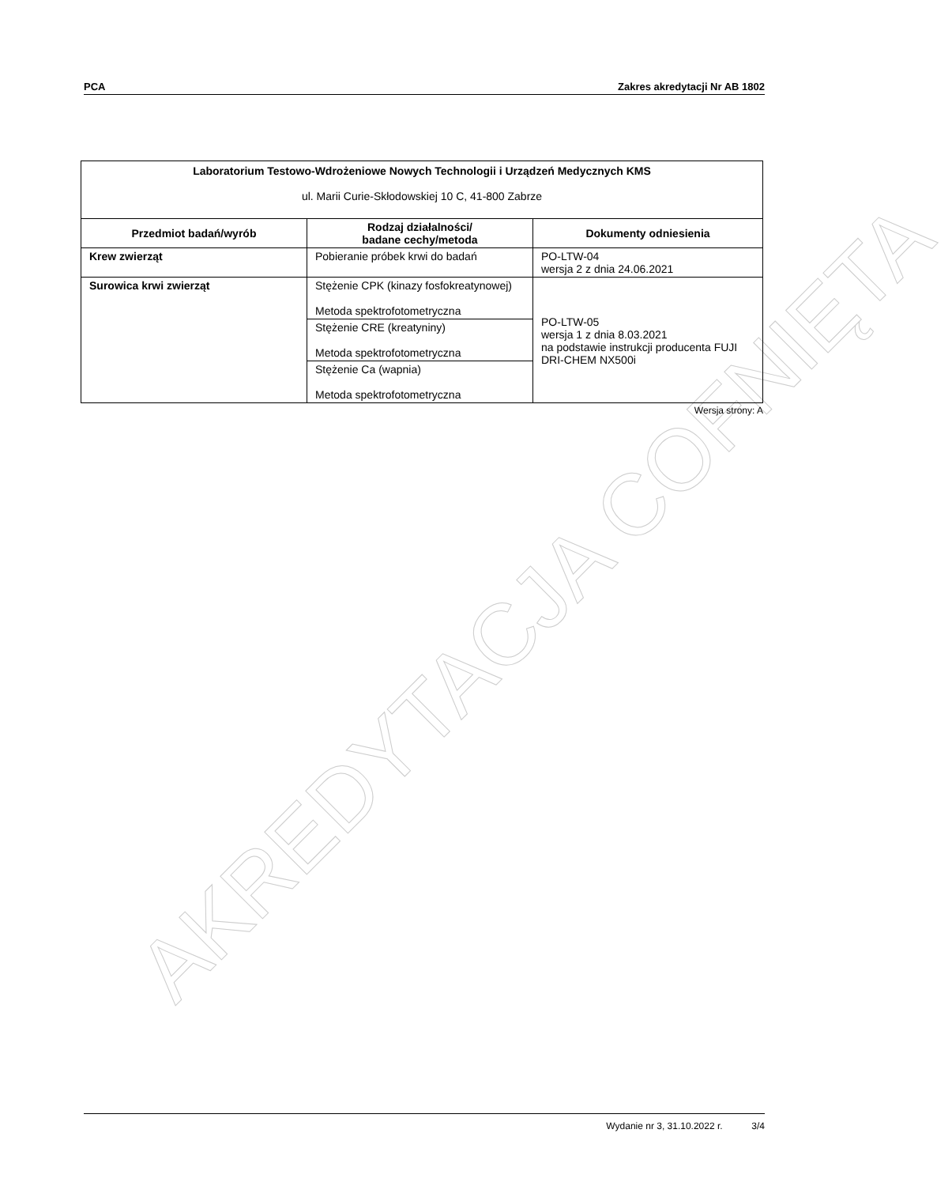AKREDYTACJA COFNIĘTA
PCA Zakres akredytacji Nr AB 1802
| Laboratorium Testowo-Wdrożeniowe Nowych Technologii i Urządzeń Medycznych KMS ul. Marii Curie-Skłodowskiej 10 C, 41-800 Zabrze | | |
| Przedmiot badań/wyrób | Rodzaj działalności/ badane cechy/metoda | Dokumenty odniesienia |
| Krew zwierząt | Pobieranie próbek krwi do badań | PO-LTW-04 wersja 2 z dnia 24.06.2021 |
| Surowica krwi zwierząt | Stężenie CPK (kinazy fosfokreatynowej) Metoda spektrofotometryczna | PO-LTW-05 wersja 1 z dnia 8.03.2021 na podstawie instrukcji producenta FUJI DRI-CHEM NX500i |
| | Stężenie CRE (kreatyniny) Metoda spektrofotometryczna | |
| | Stężenie Ca (wapnia) Metoda spektrofotometryczna | |
Wersja strony: A
Wydanie nr 3, 31.10.2022 r. 3/4